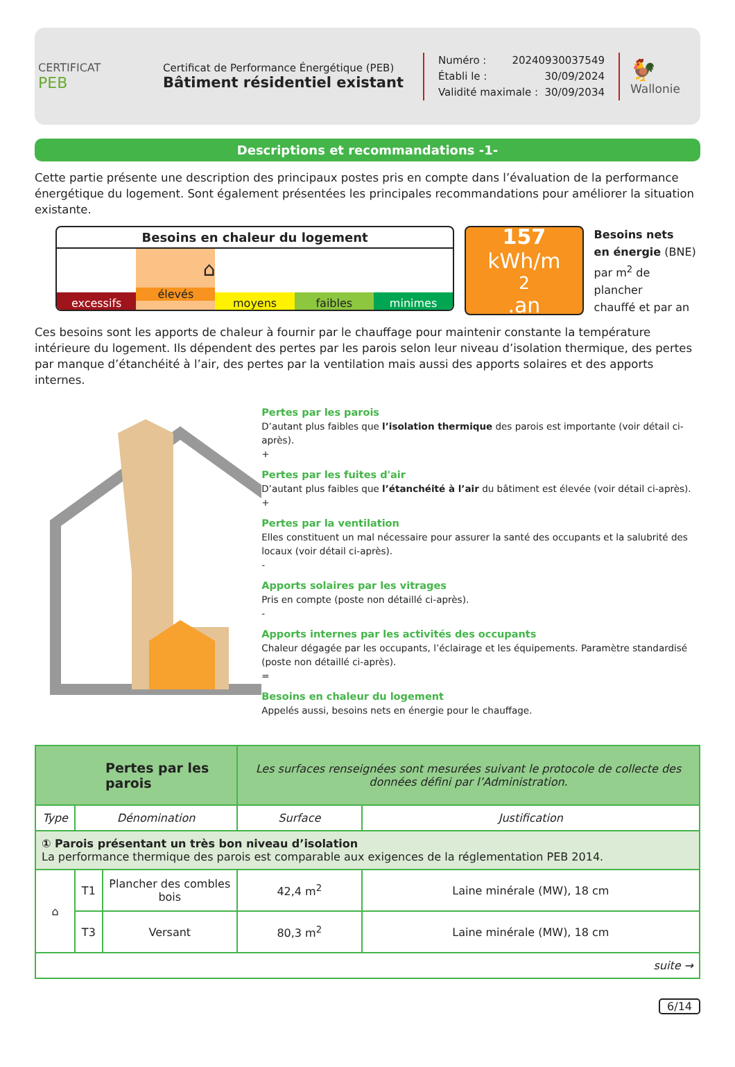CERTIFICAT
PEB
Certificat de Performance Énergétique (PEB)
Bâtiment résidentiel existant
Numéro : 20240930037549
Établi le : 30/09/2024
Validité maximale : 30/09/2034
🐓
Wallonie
Descriptions et recommandations -1-
Cette partie présente une description des principaux postes pris en compte dans l’évaluation de la performance énergétique du logement. Sont également présentées les principales recommandations pour améliorer la situation existante.
Besoins en chaleur du logement
excessifs
⌂
élevés
moyens faibles minimes
157
kWh/m<sup>2</sup>.an
Besoins nets
en énergie (BNE)
par m<sup>2</sup> de plancher
chauffé et par an
Ces besoins sont les apports de chaleur à fournir par le chauffage pour maintenir constante la température intérieure du logement. Ils dépendent des pertes par les parois selon leur niveau d’isolation thermique, des pertes par manque d’étanchéité à l’air, des pertes par la ventilation mais aussi des apports solaires et des apports internes.
Pertes par les parois
D’autant plus faibles que l’isolation thermique des parois est importante (voir détail ci-après).
+
Pertes par les fuites d'air
D’autant plus faibles que l’étanchéité à l’air du bâtiment est élevée (voir détail ci-après).
+
Pertes par la ventilation
Elles constituent un mal nécessaire pour assurer la santé des occupants et la salubrité des locaux (voir détail ci-après).
-
Apports solaires par les vitrages
Pris en compte (poste non détaillé ci-après).
-
Apports internes par les activités des occupants
Chaleur dégagée par les occupants, l’éclairage et les équipements. Paramètre standardisé (poste non détaillé ci-après).
=
Besoins en chaleur du logement
Appelés aussi, besoins nets en énergie pour le chauffage.
| Pertes par les parois | | | Les surfaces renseignées sont mesurées suivant le protocole de collecte des données défini par l’Administration. | |
| Type | Dénomination | | Surface | Justification |
| ① Parois présentant un très bon niveau d’isolation La performance thermique des parois est comparable aux exigences de la réglementation PEB 2014. | | | | |
| ⌂ | T1 | Plancher des combles bois | 42,4 m<sup>2</sup> | Laine minérale (MW), 18 cm |
| | T3 | Versant | 80,3 m<sup>2</sup> | Laine minérale (MW), 18 cm |
| suite → | | | | |
6/14